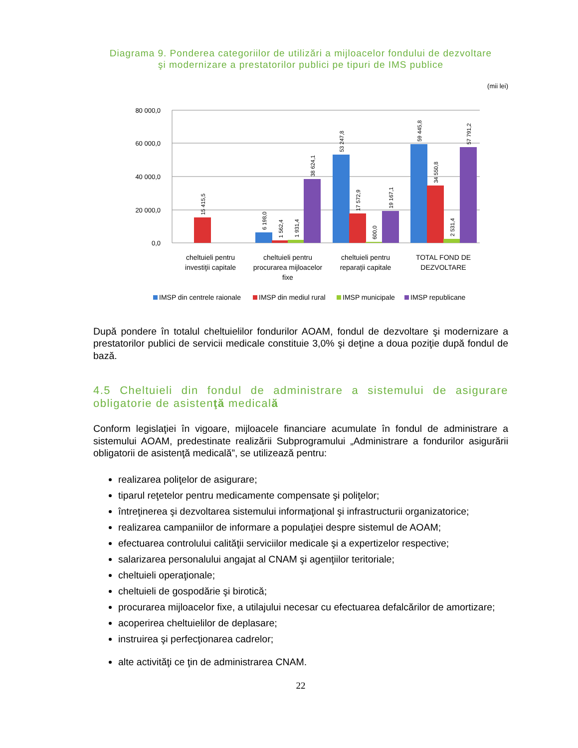Diagrama 9. Ponderea categoriilor de utilizări a mijloacelor fondului de dezvoltare
şi modernizare a prestatorilor publici pe tipuri de IMS publice
(mii lei)
80 000,0
60 000,0
40 000,0
20 000,0
0,0
15 415,5
6 198,0
1 562,4
1 931,4
38 624,1
53 247,8
17 572,9
600,0
19 167,1
59 445,8
34 550,8
2 531,4
57 791,2
cheltuieli pentru
investiţii capitale
cheltuieli pentru
procurarea mijloacelor
fixe
cheltuieli pentru
reparaţii capitale
TOTAL FOND DE
DEZVOLTARE
IMSP din centrele raionale
IMSP din mediul rural
IMSP municipale
IMSP republicane
După pondere în totalul cheltuielilor fondurilor AOAM, fondul de dezvoltare şi modernizare a prestatorilor publici de servicii medicale constituie 3,0% şi deţine a doua poziţie după fondul de bază.
4.5 Cheltuieli din fondul de administrare a sistemului de asigurare obligatorie de asistenţă medicală
Conform legislaţiei în vigoare, mijloacele financiare acumulate în fondul de administrare a sistemului AOAM, predestinate realizării Subprogramului „Administrare a fondurilor asigurării obligatorii de asistenţă medicală”, se utilizează pentru:
realizarea poliţelor de asigurare;
tiparul reţetelor pentru medicamente compensate şi poliţelor;
întreţinerea şi dezvoltarea sistemului informaţional şi infrastructurii organizatorice;
realizarea campaniilor de informare a populaţiei despre sistemul de AOAM;
efectuarea controlului calităţii serviciilor medicale şi a expertizelor respective;
salarizarea personalului angajat al CNAM şi agenţiilor teritoriale;
cheltuieli operaţionale;
cheltuieli de gospodărie şi birotică;
procurarea mijloacelor fixe, a utilajului necesar cu efectuarea defalcărilor de amortizare;
acoperirea cheltuielilor de deplasare;
instruirea şi perfecţionarea cadrelor;
alte activităţi ce ţin de administrarea CNAM.
22